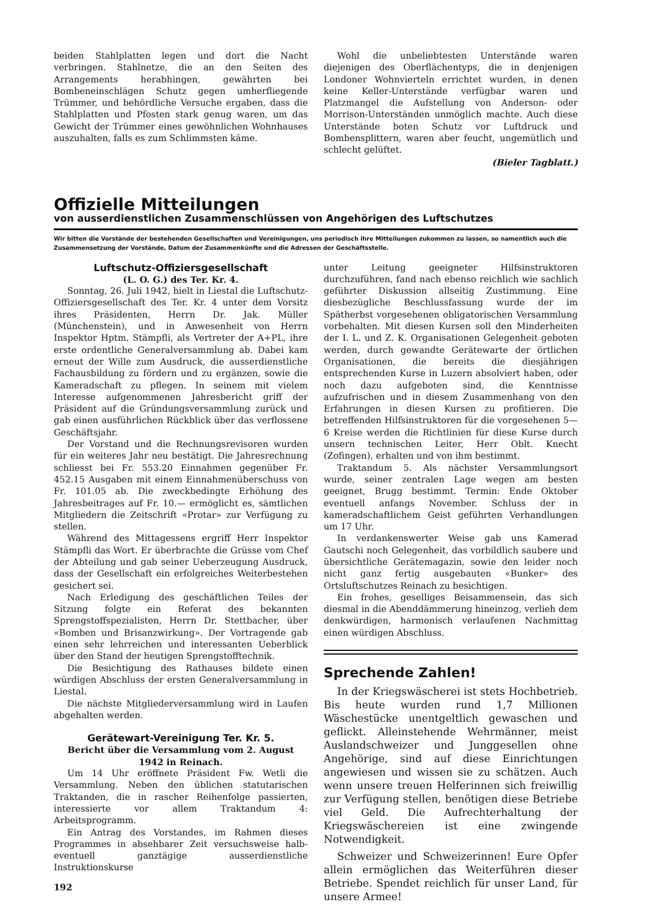beiden Stahlplatten legen und dort die Nacht verbringen. Stahlnetze, die an den Seiten des Arrangements herabhingen, gewährten bei Bombeneinschlägen Schutz gegen umherfliegende Trümmer, und behördliche Versuche ergaben, dass die Stahlplatten und Pfosten stark genug waren, um das Gewicht der Trümmer eines gewöhnlichen Wohnhauses auszuhalten, falls es zum Schlimmsten käme.
Wohl die unbeliebtesten Unterstände waren diejenigen des Oberflächentyps, die in denjenigen Londoner Wohnvierteln errichtet wurden, in denen keine Keller-Unterstände verfügbar waren und Platzmangel die Aufstellung von Anderson- oder Morrison-Unterständen unmöglich machte. Auch diese Unterstände boten Schutz vor Luftdruck und Bombensplittern, waren aber feucht, ungemütlich und schlecht gelüftet.
(Bieler Tagblatt.)
Offizielle Mitteilungen
von ausserdienstlichen Zusammenschlüssen von Angehörigen des Luftschutzes
Wir bitten die Vorstände der bestehenden Gesellschaften und Vereinigungen, uns periodisch ihre Mitteilungen zukommen zu lassen, so namentlich auch die Zusammensetzung der Vorstände, Datum der Zusammenkünfte und die Adressen der Geschäftsstelle.
Luftschutz-Offiziersgesellschaft
(L. O. G.) des Ter. Kr. 4.
Sonntag, 26. Juli 1942, hielt in Liestal die Luftschutz-Offiziersgesellschaft des Ter. Kr. 4 unter dem Vorsitz ihres Präsidenten, Herrn Dr. Jak. Müller (Münchenstein), und in Anwesenheit von Herrn Inspektor Hptm. Stämpfli, als Vertreter der A+PL, ihre erste ordentliche Generalversammlung ab. Dabei kam erneut der Wille zum Ausdruck, die ausserdienstliche Fachausbildung zu fördern und zu ergänzen, sowie die Kameradschaft zu pflegen. In seinem mit vielem Interesse aufgenommenen Jahresbericht griff der Präsident auf die Gründungsversammlung zurück und gab einen ausführlichen Rückblick über das verflossene Geschäftsjahr.
Der Vorstand und die Rechnungsrevisoren wurden für ein weiteres Jahr neu bestätigt. Die Jahresrechnung schliesst bei Fr. 553.20 Einnahmen gegenüber Fr. 452.15 Ausgaben mit einem Einnahmenüberschuss von Fr. 101.05 ab. Die zweckbedingte Erhöhung des Jahresbeitrages auf Fr. 10.— ermöglicht es, sämtlichen Mitgliedern die Zeitschrift «Protar» zur Verfügung zu stellen.
Während des Mittagessens ergriff Herr Inspektor Stämpfli das Wort. Er überbrachte die Grüsse vom Chef der Abteilung und gab seiner Ueberzeugung Ausdruck, dass der Gesellschaft ein erfolgreiches Weiterbestehen gesichert sei.
Nach Erledigung des geschäftlichen Teiles der Sitzung folgte ein Referat des bekannten Sprengstoffspezialisten, Herrn Dr. Stettbacher, über «Bomben und Brisanzwirkung». Der Vortragende gab einen sehr lehrreichen und interessanten Ueberblick über den Stand der heutigen Sprengstofftechnik.
Die Besichtigung des Rathauses bildete einen würdigen Abschluss der ersten Generalversammlung in Liestal.
Die nächste Mitgliederversammlung wird in Laufen abgehalten werden.
Gerätewart-Vereinigung Ter. Kr. 5.
Bericht über die Versammlung vom 2. August 1942 in Reinach.
Um 14 Uhr eröffnete Präsident Fw. Wetli die Versammlung. Neben den üblichen statutarischen Traktanden, die in rascher Reihenfolge passierten, interessierte vor allem Traktandum 4: Arbeitsprogramm.
Ein Antrag des Vorstandes, im Rahmen dieses Programmes in absehbarer Zeit versuchsweise halb- eventuell ganztägige ausserdienstliche Instruktionskurse
192
unter Leitung geeigneter Hilfsinstruktoren durchzuführen, fand nach ebenso reichlich wie sachlich geführter Diskussion allseitig Zustimmung. Eine diesbezügliche Beschlussfassung wurde der im Spätherbst vorgesehenen obligatorischen Versammlung vorbehalten. Mit diesen Kursen soll den Minderheiten der I. L. und Z. K. Organisationen Gelegenheit geboten werden, durch gewandte Gerätewarte der örtlichen Organisationen, die bereits die diesjährigen entsprechenden Kurse in Luzern absolviert haben, oder noch dazu aufgeboten sind, die Kenntnisse aufzufrischen und in diesem Zusammenhang von den Erfahrungen in diesen Kursen zu profitieren. Die betreffenden Hilfsinstruktoren für die vorgesehenen 5—6 Kreise werden die Richtlinien für diese Kurse durch unsern technischen Leiter, Herr Oblt. Knecht (Zofingen), erhalten und von ihm bestimmt.
Traktandum 5. Als nächster Versammlungsort wurde, seiner zentralen Lage wegen am besten geeignet, Brugg bestimmt. Termin: Ende Oktober eventuell anfangs November. Schluss der in kameradschaftlichem Geist geführten Verhandlungen um 17 Uhr.
In verdankenswerter Weise gab uns Kamerad Gautschi noch Gelegenheit, das vorbildlich saubere und übersichtliche Gerätemagazin, sowie den leider noch nicht ganz fertig ausgebauten «Bunker» des Ortsluftschutzes Reinach zu besichtigen.
Ein frohes, geselliges Beisammensein, das sich diesmal in die Abenddämmerung hineinzog, verlieh dem denkwürdigen, harmonisch verlaufenen Nachmittag einen würdigen Abschluss.
Sprechende Zahlen!
In der Kriegswäscherei ist stets Hochbetrieb. Bis heute wurden rund 1,7 Millionen Wäschestücke unentgeltlich gewaschen und geflickt. Alleinstehende Wehrmänner, meist Auslandschweizer und Junggesellen ohne Angehörige, sind auf diese Einrichtungen angewiesen und wissen sie zu schätzen. Auch wenn unsere treuen Helferinnen sich freiwillig zur Verfügung stellen, benötigen diese Betriebe viel Geld. Die Aufrechterhaltung der Kriegswäschereien ist eine zwingende Notwendigkeit.
Schweizer und Schweizerinnen! Eure Opfer allein ermöglichen das Weiterführen dieser Betriebe. Spendet reichlich für unser Land, für unsere Armee!